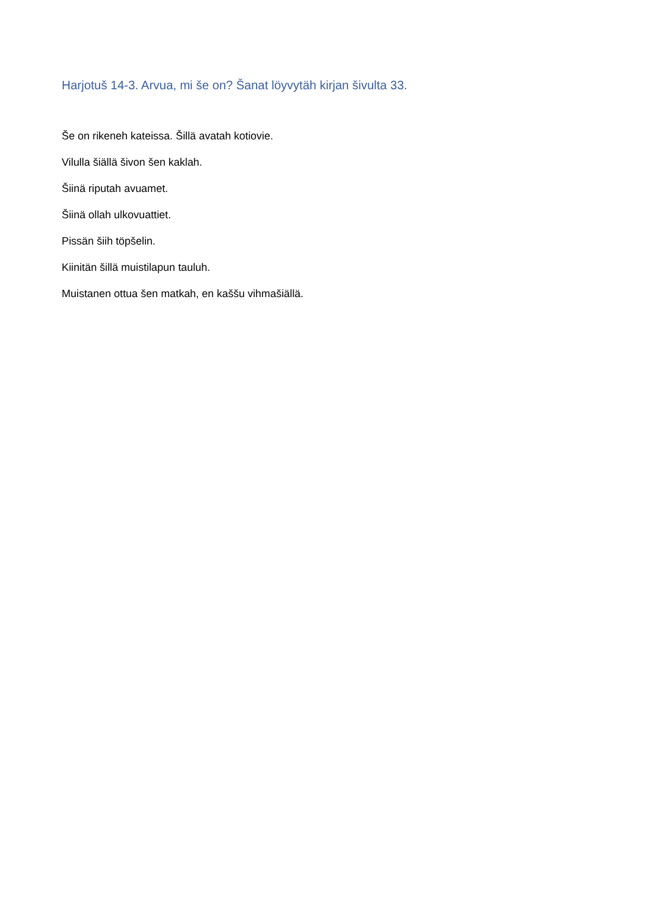Harjotuš 14-3. Arvua, mi še on? Šanat löyvytäh kirjan šivulta 33.
Še on rikeneh kateissa. Šillä avatah kotiovie.
Vilulla šiällä šivon šen kaklah.
Šiinä riputah avuamet.
Šiinä ollah ulkovuattiet.
Pissän šiih töpšelin.
Kiinitän šillä muistilapun tauluh.
Muistanen ottua šen matkah, en kaššu vihmašiällä.